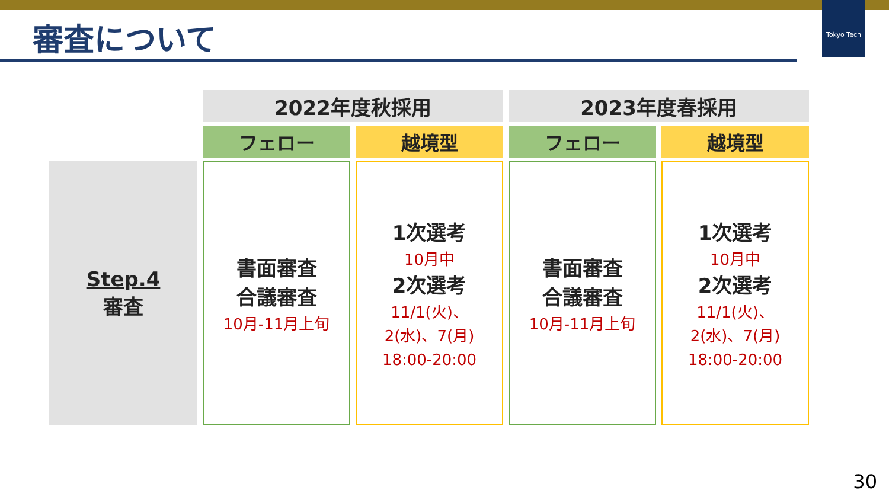Tokyo Tech
審査について
| | 2022年度秋採用 | | 2023年度春採用 | |
| | フェロー | 越境型 | フェロー | 越境型 |
| Step.4 審査 | 書面審査 合議審査 10月-11月上旬 | 1次選考 10月中 2次選考 11/1(火)、 2(水)、7(月) 18:00-20:00 | 書面審査 合議審査 10月-11月上旬 | 1次選考 10月中 2次選考 11/1(火)、 2(水)、7(月) 18:00-20:00 |
30